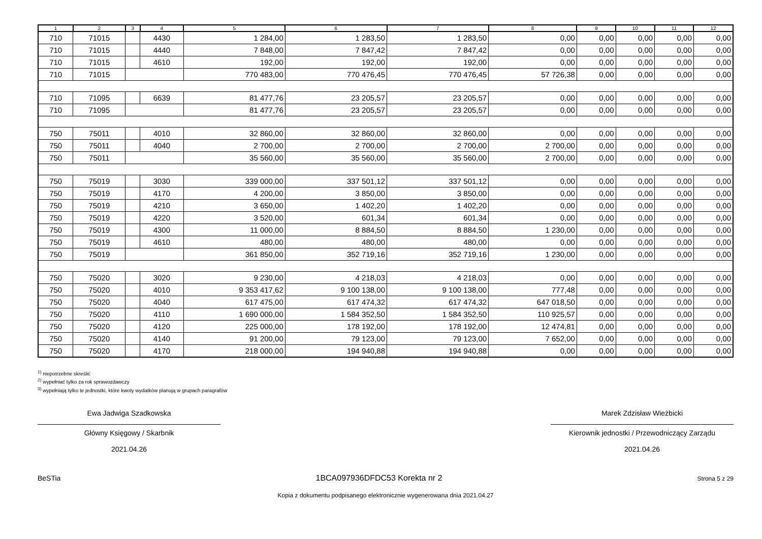| 1 | 2 | 3 | 4 | 5 | 6 | 7 | 8 | 9 | 10 | 11 | 12 |
| --- | --- | --- | --- | --- | --- | --- | --- | --- | --- | --- | --- |
| 710 | 71015 | | 4430 | 1 284,00 | 1 283,50 | 1 283,50 | 0,00 | 0,00 | 0,00 | 0,00 | 0,00 |
| 710 | 71015 | | 4440 | 7 848,00 | 7 847,42 | 7 847,42 | 0,00 | 0,00 | 0,00 | 0,00 | 0,00 |
| 710 | 71015 | | 4610 | 192,00 | 192,00 | 192,00 | 0,00 | 0,00 | 0,00 | 0,00 | 0,00 |
| 710 | 71015 | | | 770 483,00 | 770 476,45 | 770 476,45 | 57 726,38 | 0,00 | 0,00 | 0,00 | 0,00 |
| 710 | 71095 | | 6639 | 81 477,76 | 23 205,57 | 23 205,57 | 0,00 | 0,00 | 0,00 | 0,00 | 0,00 |
| 710 | 71095 | | | 81 477,76 | 23 205,57 | 23 205,57 | 0,00 | 0,00 | 0,00 | 0,00 | 0,00 |
| 750 | 75011 | | 4010 | 32 860,00 | 32 860,00 | 32 860,00 | 0,00 | 0,00 | 0,00 | 0,00 | 0,00 |
| 750 | 75011 | | 4040 | 2 700,00 | 2 700,00 | 2 700,00 | 2 700,00 | 0,00 | 0,00 | 0,00 | 0,00 |
| 750 | 75011 | | | 35 560,00 | 35 560,00 | 35 560,00 | 2 700,00 | 0,00 | 0,00 | 0,00 | 0,00 |
| 750 | 75019 | | 3030 | 339 000,00 | 337 501,12 | 337 501,12 | 0,00 | 0,00 | 0,00 | 0,00 | 0,00 |
| 750 | 75019 | | 4170 | 4 200,00 | 3 850,00 | 3 850,00 | 0,00 | 0,00 | 0,00 | 0,00 | 0,00 |
| 750 | 75019 | | 4210 | 3 650,00 | 1 402,20 | 1 402,20 | 0,00 | 0,00 | 0,00 | 0,00 | 0,00 |
| 750 | 75019 | | 4220 | 3 520,00 | 601,34 | 601,34 | 0,00 | 0,00 | 0,00 | 0,00 | 0,00 |
| 750 | 75019 | | 4300 | 11 000,00 | 8 884,50 | 8 884,50 | 1 230,00 | 0,00 | 0,00 | 0,00 | 0,00 |
| 750 | 75019 | | 4610 | 480,00 | 480,00 | 480,00 | 0,00 | 0,00 | 0,00 | 0,00 | 0,00 |
| 750 | 75019 | | | 361 850,00 | 352 719,16 | 352 719,16 | 1 230,00 | 0,00 | 0,00 | 0,00 | 0,00 |
| 750 | 75020 | | 3020 | 9 230,00 | 4 218,03 | 4 218,03 | 0,00 | 0,00 | 0,00 | 0,00 | 0,00 |
| 750 | 75020 | | 4010 | 9 353 417,62 | 9 100 138,00 | 9 100 138,00 | 777,48 | 0,00 | 0,00 | 0,00 | 0,00 |
| 750 | 75020 | | 4040 | 617 475,00 | 617 474,32 | 617 474,32 | 647 018,50 | 0,00 | 0,00 | 0,00 | 0,00 |
| 750 | 75020 | | 4110 | 1 690 000,00 | 1 584 352,50 | 1 584 352,50 | 110 925,57 | 0,00 | 0,00 | 0,00 | 0,00 |
| 750 | 75020 | | 4120 | 225 000,00 | 178 192,00 | 178 192,00 | 12 474,81 | 0,00 | 0,00 | 0,00 | 0,00 |
| 750 | 75020 | | 4140 | 91 200,00 | 79 123,00 | 79 123,00 | 7 652,00 | 0,00 | 0,00 | 0,00 | 0,00 |
| 750 | 75020 | | 4170 | 218 000,00 | 194 940,88 | 194 940,88 | 0,00 | 0,00 | 0,00 | 0,00 | 0,00 |
<sup>1)</sup> niepotrzebne skreślić
<sup>2)</sup> wypełniać tylko za rok sprawozdawczy
<sup>3)</sup> wypełniają tylko te jednostki, które kwoty wydatków planują w grupach paragrafów
Ewa Jadwiga Szadkowska
Główny Księgowy / Skarbnik
2021.04.26
Marek Zdzisław Wieżbicki
Kierownik jednostki / Przewodniczący Zarządu
2021.04.26
BeSTia 1BCA097936DFDC53 Korekta nr 2 Strona 5 z 29
Kopia z dokumentu podpisanego elektronicznie wygenerowana dnia 2021.04.27